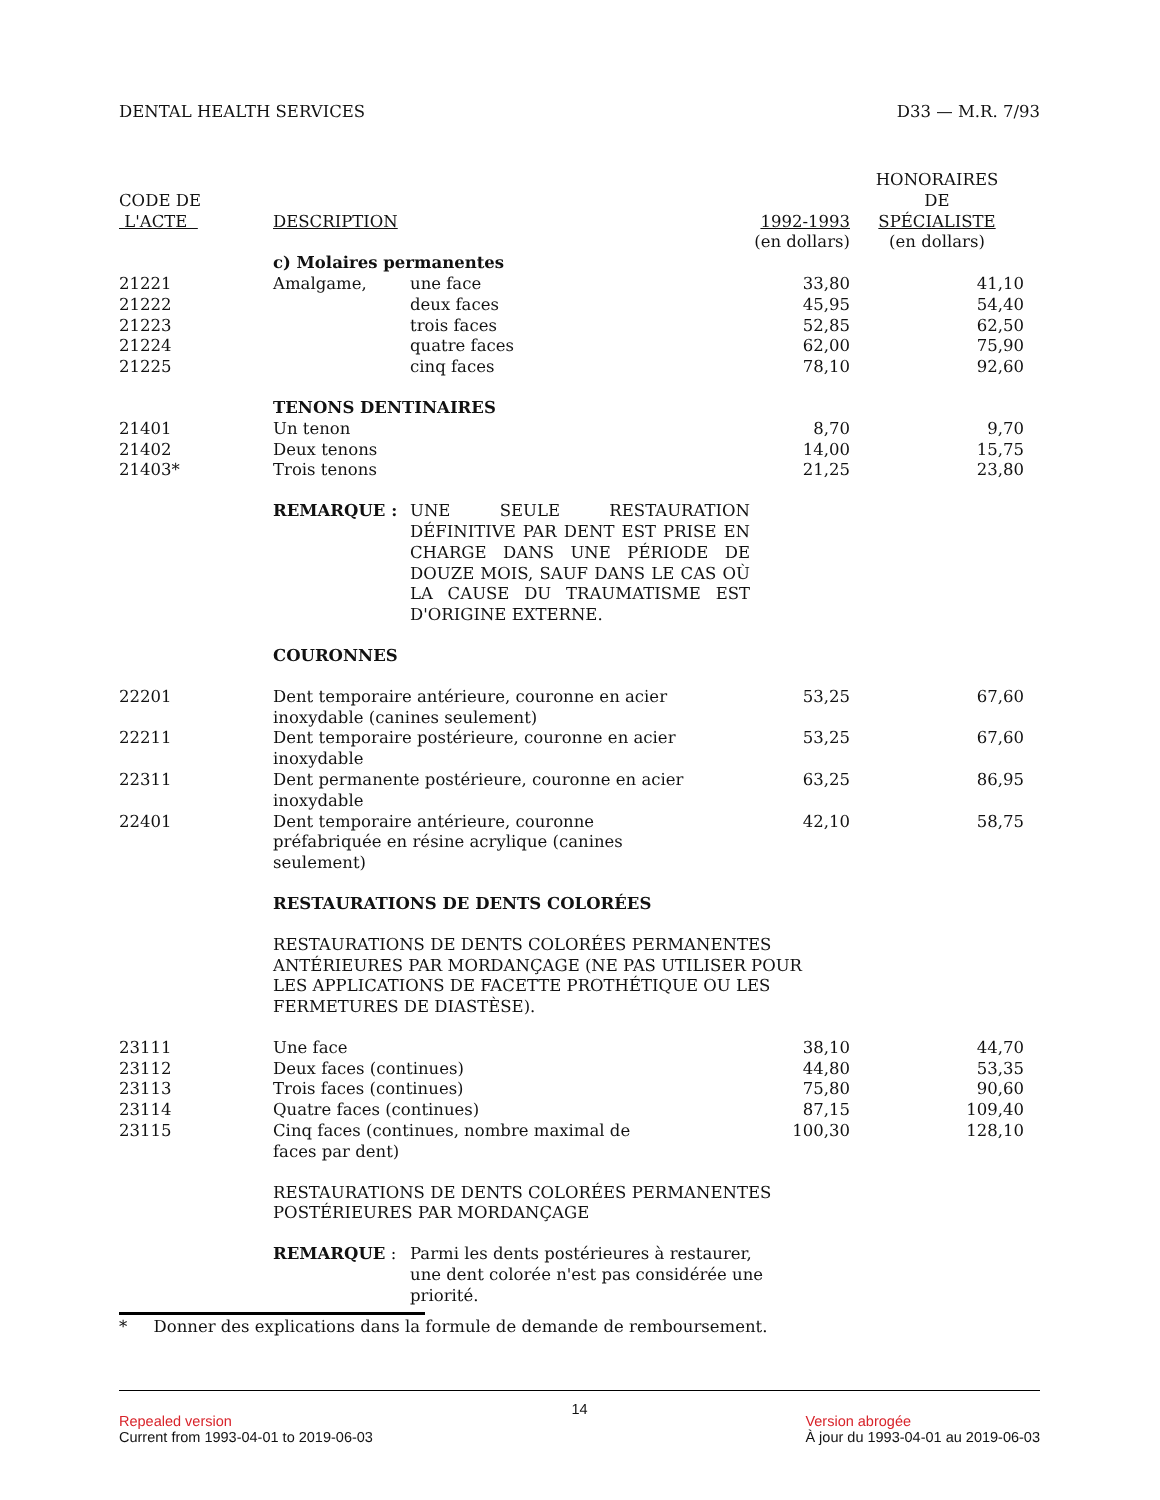DENTAL HEALTH SERVICES D33 — M.R. 7/93
| CODE DE L'ACTE | DESCRIPTION | | 1992-1993 (en dollars) | HONORAIRES DE SPÉCIALISTE (en dollars) |
| --- | --- | --- | --- | --- |
| | c) Molaires permanentes | | | |
| 21221 | Amalgame, | une face | 33,80 | 41,10 |
| 21222 | | deux faces | 45,95 | 54,40 |
| 21223 | | trois faces | 52,85 | 62,50 |
| 21224 | | quatre faces | 62,00 | 75,90 |
| 21225 | | cinq faces | 78,10 | 92,60 |
| | TENONS DENTINAIRES | | | |
| 21401 | Un tenon | | 8,70 | 9,70 |
| 21402 | Deux tenons | | 14,00 | 15,75 |
| 21403* | Trois tenons | | 21,25 | 23,80 |
| | REMARQUE : | UNE SEULE RESTAURATION DÉFINITIVE PAR DENT EST PRISE EN CHARGE DANS UNE PÉRIODE DE DOUZE MOIS, SAUF DANS LE CAS OÙ LA CAUSE DU TRAUMATISME EST D'ORIGINE EXTERNE. | | |
| | COURONNES | | | |
| 22201 | Dent temporaire antérieure, couronne en acier inoxydable (canines seulement) | | 53,25 | 67,60 |
| 22211 | Dent temporaire postérieure, couronne en acier inoxydable | | 53,25 | 67,60 |
| 22311 | Dent permanente postérieure, couronne en acier inoxydable | | 63,25 | 86,95 |
| 22401 | Dent temporaire antérieure, couronne préfabriquée en résine acrylique (canines seulement) | | 42,10 | 58,75 |
| | RESTAURATIONS DE DENTS COLORÉES | | | |
| | RESTAURATIONS DE DENTS COLORÉES PERMANENTES ANTÉRIEURES PAR MORDANÇAGE (NE PAS UTILISER POUR LES APPLICATIONS DE FACETTE PROTHÉTIQUE OU LES FERMETURES DE DIASTÈSE). | | | |
| 23111 | Une face | | 38,10 | 44,70 |
| 23112 | Deux faces (continues) | | 44,80 | 53,35 |
| 23113 | Trois faces (continues) | | 75,80 | 90,60 |
| 23114 | Quatre faces (continues) | | 87,15 | 109,40 |
| 23115 | Cinq faces (continues, nombre maximal de faces par dent) | | 100,30 | 128,10 |
| | RESTAURATIONS DE DENTS COLORÉES PERMANENTES POSTÉRIEURES PAR MORDANÇAGE | | | |
| | REMARQUE : | Parmi les dents postérieures à restaurer, une dent colorée n'est pas considérée une priorité. | | |
* Donner des explications dans la formule de demande de remboursement.
14
Repealed version
Current from 1993-04-01 to 2019-06-03
Version abrogée
À jour du 1993-04-01 au 2019-06-03